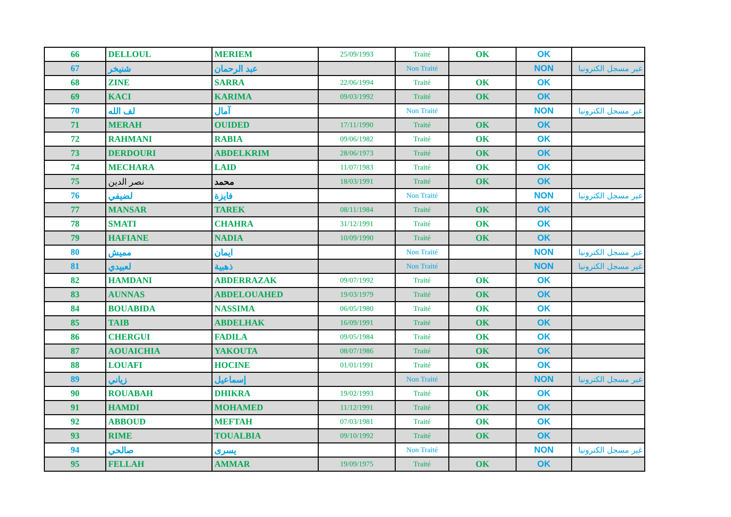| 66 | DELLOUL | MERIEM | 25/09/1993 | Traité | OK | OK | |
| 67 | شنيخر | عبد الرحمان | | Non Traité | | NON | غير مسجل الكترونيا |
| 68 | ZINE | SARRA | 22/06/1994 | Traité | OK | OK | |
| 69 | KACI | KARIMA | 09/03/1992 | Traité | OK | OK | |
| 70 | لف الله | آمال | | Non Traité | | NON | غير مسجل الكترونيا |
| 71 | MERAH | OUIDED | 17/11/1990 | Traité | OK | OK | |
| 72 | RAHMANI | RABIA | 09/06/1982 | Traité | OK | OK | |
| 73 | DERDOURI | ABDELKRIM | 28/06/1973 | Traité | OK | OK | |
| 74 | MECHARA | LAID | 11/07/1983 | Traité | OK | OK | |
| 75 | نصر الدين | محمد | 18/03/1991 | Traité | OK | OK | |
| 76 | لضيفي | فايزة | | Non Traité | | NON | غير مسجل الكترونيا |
| 77 | MANSAR | TAREK | 08/11/1984 | Traité | OK | OK | |
| 78 | SMATI | CHAHRA | 31/12/1991 | Traité | OK | OK | |
| 79 | HAFIANE | NADIA | 10/09/1990 | Traité | OK | OK | |
| 80 | مميش | ايمان | | Non Traité | | NON | غير مسجل الكترونيا |
| 81 | لعبيدي | ذهبية | | Non Traité | | NON | غير مسجل الكترونيا |
| 82 | HAMDANI | ABDERRAZAK | 09/07/1992 | Traité | OK | OK | |
| 83 | AUNNAS | ABDELOUAHED | 19/03/1979 | Traité | OK | OK | |
| 84 | BOUABIDA | NASSIMA | 06/05/1980 | Traité | OK | OK | |
| 85 | TAIB | ABDELHAK | 16/09/1991 | Traité | OK | OK | |
| 86 | CHERGUI | FADILA | 09/05/1984 | Traité | OK | OK | |
| 87 | AOUAICHIA | YAKOUTA | 08/07/1986 | Traité | OK | OK | |
| 88 | LOUAFI | HOCINE | 01/01/1991 | Traité | OK | OK | |
| 89 | زياني | إسماعيل | | Non Traité | | NON | غير مسجل الكترونيا |
| 90 | ROUABAH | DHIKRA | 19/02/1993 | Traité | OK | OK | |
| 91 | HAMDI | MOHAMED | 11/12/1991 | Traité | OK | OK | |
| 92 | ABBOUD | MEFTAH | 07/03/1981 | Traité | OK | OK | |
| 93 | RIME | TOUALBIA | 09/10/1992 | Traité | OK | OK | |
| 94 | صالحي | يسرى | | Non Traité | | NON | غير مسجل الكترونيا |
| 95 | FELLAH | AMMAR | 19/09/1975 | Traité | OK | OK | |